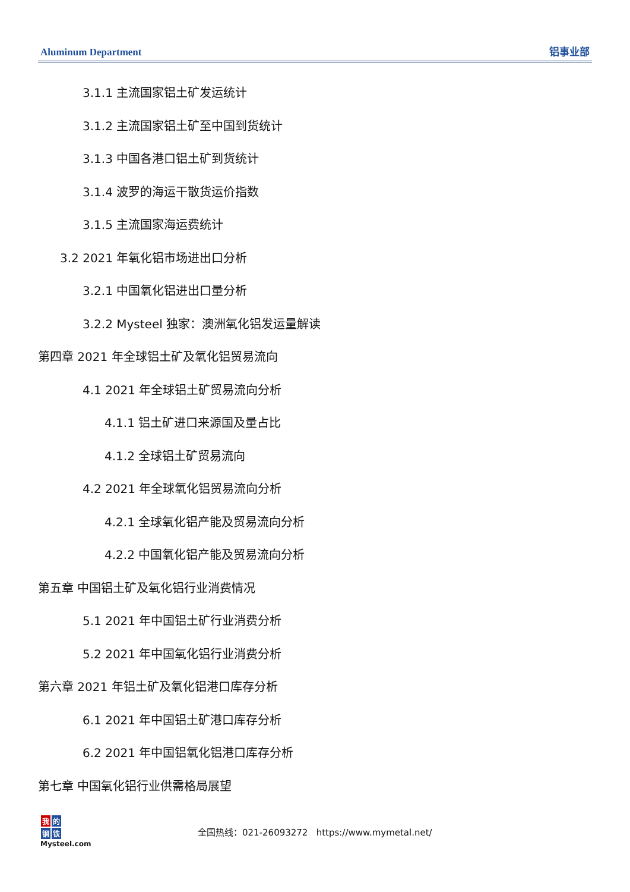Aluminum Department 铝事业部
3.1.1 主流国家铝土矿发运统计
3.1.2 主流国家铝土矿至中国到货统计
3.1.3 中国各港口铝土矿到货统计
3.1.4 波罗的海运干散货运价指数
3.1.5 主流国家海运费统计
3.2 2021 年氧化铝市场进出口分析
3.2.1 中国氧化铝进出口量分析
3.2.2 Mysteel 独家：澳洲氧化铝发运量解读
第四章 2021 年全球铝土矿及氧化铝贸易流向
4.1 2021 年全球铝土矿贸易流向分析
4.1.1 铝土矿进口来源国及量占比
4.1.2 全球铝土矿贸易流向
4.2 2021 年全球氧化铝贸易流向分析
4.2.1 全球氧化铝产能及贸易流向分析
4.2.2 中国氧化铝产能及贸易流向分析
第五章 中国铝土矿及氧化铝行业消费情况
5.1 2021 年中国铝土矿行业消费分析
5.2 2021 年中国氧化铝行业消费分析
第六章 2021 年铝土矿及氧化铝港口库存分析
6.1 2021 年中国铝土矿港口库存分析
6.2 2021 年中国铝氧化铝港口库存分析
第七章 中国氧化铝行业供需格局展望
我 的
钢 铁
Mysteel.com
全国热线：021-26093272 https://www.mymetal.net/